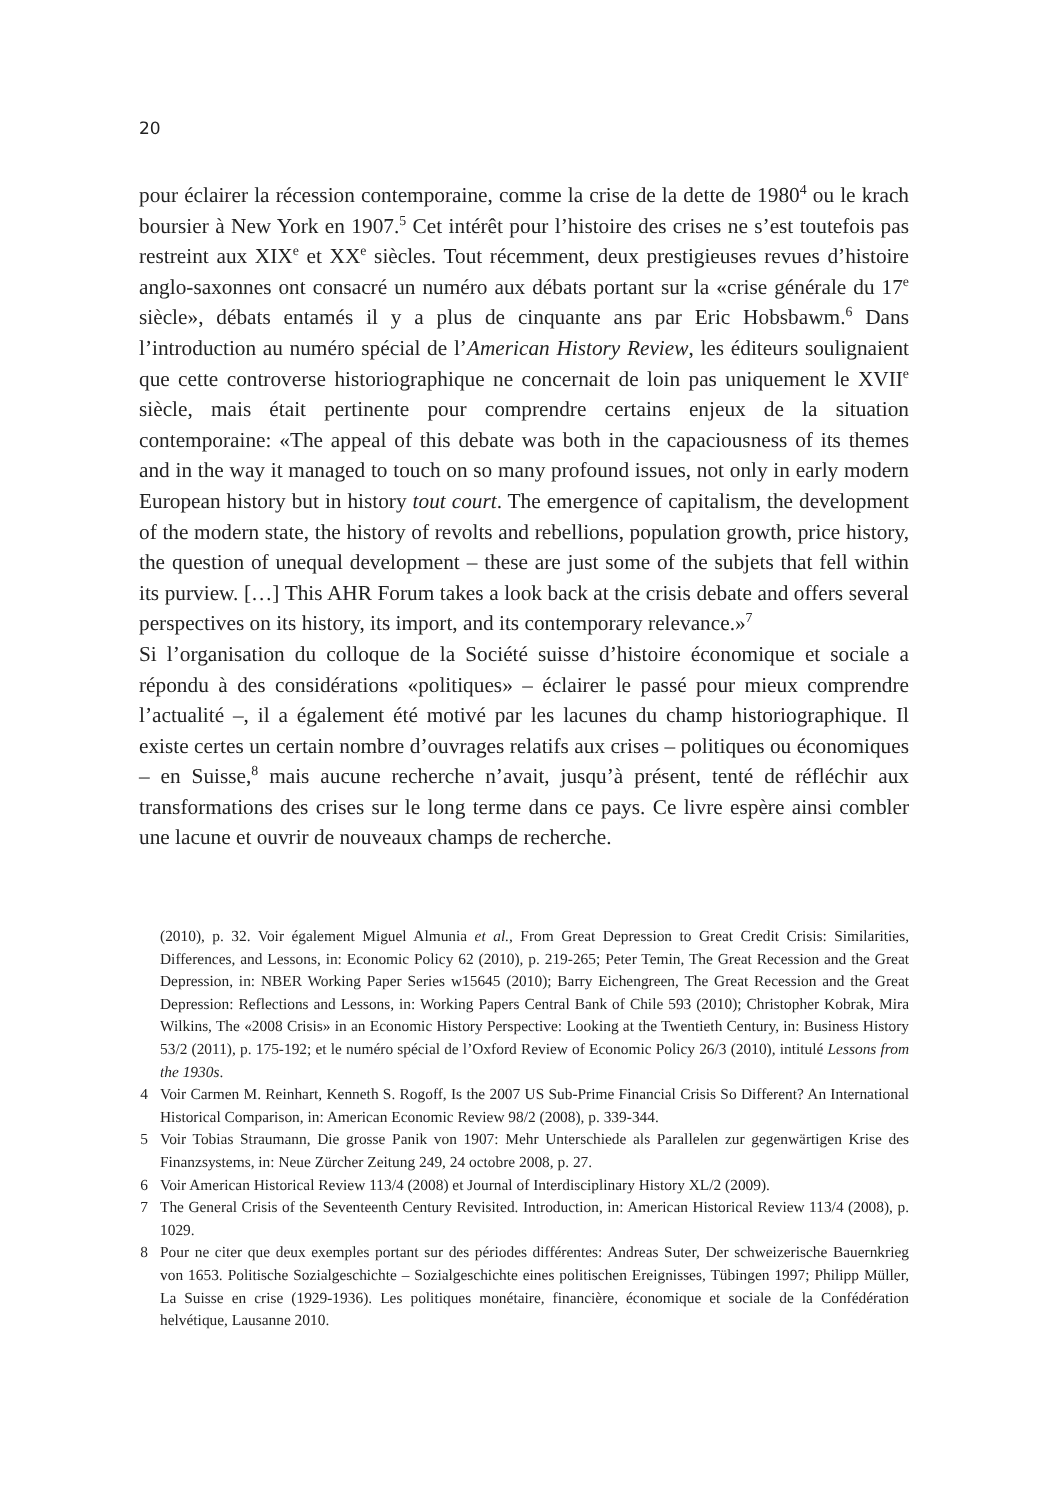20
pour éclairer la récession contemporaine, comme la crise de la dette de 1980<sup>4</sup> ou le krach boursier à New York en 1907.<sup>5</sup> Cet intérêt pour l’histoire des crises ne s’est toutefois pas restreint aux XIX<sup>e</sup> et XX<sup>e</sup> siècles. Tout récemment, deux prestigieuses revues d’histoire anglo-saxonnes ont consacré un numéro aux débats portant sur la «crise générale du 17<sup>e</sup> siècle», débats entamés il y a plus de cinquante ans par Eric Hobsbawm.<sup>6</sup> Dans l’introduction au numéro spécial de l’American History Review, les éditeurs soulignaient que cette controverse historiographique ne concernait de loin pas uniquement le XVII<sup>e</sup> siècle, mais était pertinente pour comprendre certains enjeux de la situation contemporaine: «The appeal of this debate was both in the capaciousness of its themes and in the way it managed to touch on so many profound issues, not only in early modern European history but in history tout court. The emergence of capitalism, the development of the modern state, the history of revolts and rebellions, population growth, price history, the question of unequal development – these are just some of the subjets that fell within its purview. […] This AHR Forum takes a look back at the crisis debate and offers several perspectives on its history, its import, and its contemporary relevance.»<sup>7</sup>
Si l’organisation du colloque de la Société suisse d’histoire économique et sociale a répondu à des considérations «politiques» – éclairer le passé pour mieux comprendre l’actualité –, il a également été motivé par les lacunes du champ historiographique. Il existe certes un certain nombre d’ouvrages relatifs aux crises – politiques ou économiques – en Suisse,<sup>8</sup> mais aucune recherche n’avait, jusqu’à présent, tenté de réfléchir aux transformations des crises sur le long terme dans ce pays. Ce livre espère ainsi combler une lacune et ouvrir de nouveaux champs de recherche.
(2010), p. 32. Voir également Miguel Almunia et al., From Great Depression to Great Credit Crisis: Similarities, Differences, and Lessons, in: Economic Policy 62 (2010), p. 219-265; Peter Temin, The Great Recession and the Great Depression, in: NBER Working Paper Series w15645 (2010); Barry Eichengreen, The Great Recession and the Great Depression: Reflections and Lessons, in: Working Papers Central Bank of Chile 593 (2010); Christopher Kobrak, Mira Wilkins, The «2008 Crisis» in an Economic History Perspective: Looking at the Twentieth Century, in: Business History 53/2 (2011), p. 175-192; et le numéro spécial de l’Oxford Review of Economic Policy 26/3 (2010), intitulé Lessons from the 1930s.
4 Voir Carmen M. Reinhart, Kenneth S. Rogoff, Is the 2007 US Sub-Prime Financial Crisis So Different? An International Historical Comparison, in: American Economic Review 98/2 (2008), p. 339-344.
5 Voir Tobias Straumann, Die grosse Panik von 1907: Mehr Unterschiede als Parallelen zur gegenwärtigen Krise des Finanzsystems, in: Neue Zürcher Zeitung 249, 24 octobre 2008, p. 27.
6 Voir American Historical Review 113/4 (2008) et Journal of Interdisciplinary History XL/2 (2009).
7 The General Crisis of the Seventeenth Century Revisited. Introduction, in: American Historical Review 113/4 (2008), p. 1029.
8 Pour ne citer que deux exemples portant sur des périodes différentes: Andreas Suter, Der schweizerische Bauernkrieg von 1653. Politische Sozialgeschichte – Sozialgeschichte eines politischen Ereignisses, Tübingen 1997; Philipp Müller, La Suisse en crise (1929-1936). Les politiques monétaire, financière, économique et sociale de la Confédération helvétique, Lausanne 2010.